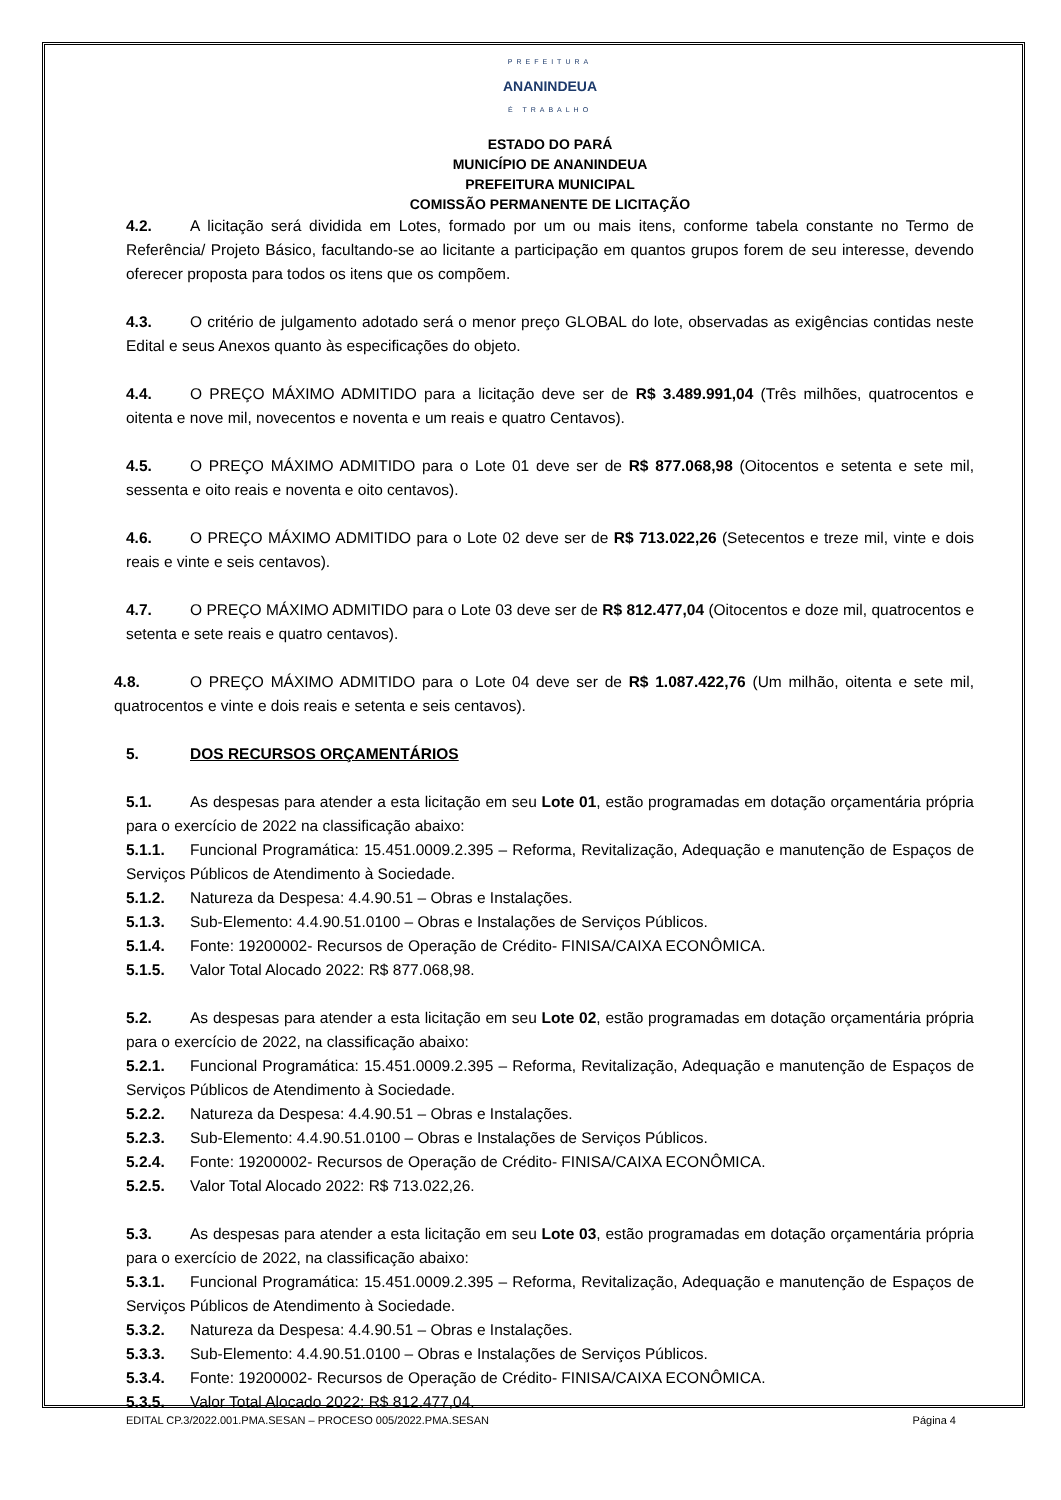PREFEITURA
ANANINDEUA
É TRABALHO
ESTADO DO PARÁ
MUNICÍPIO DE ANANINDEUA
PREFEITURA MUNICIPAL
COMISSÃO PERMANENTE DE LICITAÇÃO
4.2. A licitação será dividida em Lotes, formado por um ou mais itens, conforme tabela constante no Termo de Referência/ Projeto Básico, facultando-se ao licitante a participação em quantos grupos forem de seu interesse, devendo oferecer proposta para todos os itens que os compõem.
4.3. O critério de julgamento adotado será o menor preço GLOBAL do lote, observadas as exigências contidas neste Edital e seus Anexos quanto às especificações do objeto.
4.4. O PREÇO MÁXIMO ADMITIDO para a licitação deve ser de R$ 3.489.991,04 (Três milhões, quatrocentos e oitenta e nove mil, novecentos e noventa e um reais e quatro Centavos).
4.5. O PREÇO MÁXIMO ADMITIDO para o Lote 01 deve ser de R$ 877.068,98 (Oitocentos e setenta e sete mil, sessenta e oito reais e noventa e oito centavos).
4.6. O PREÇO MÁXIMO ADMITIDO para o Lote 02 deve ser de R$ 713.022,26 (Setecentos e treze mil, vinte e dois reais e vinte e seis centavos).
4.7. O PREÇO MÁXIMO ADMITIDO para o Lote 03 deve ser de R$ 812.477,04 (Oitocentos e doze mil, quatrocentos e setenta e sete reais e quatro centavos).
4.8. O PREÇO MÁXIMO ADMITIDO para o Lote 04 deve ser de R$ 1.087.422,76 (Um milhão, oitenta e sete mil, quatrocentos e vinte e dois reais e setenta e seis centavos).
5. DOS RECURSOS ORÇAMENTÁRIOS
5.1. As despesas para atender a esta licitação em seu Lote 01, estão programadas em dotação orçamentária própria para o exercício de 2022 na classificação abaixo:
5.1.1. Funcional Programática: 15.451.0009.2.395 – Reforma, Revitalização, Adequação e manutenção de Espaços de Serviços Públicos de Atendimento à Sociedade.
5.1.2. Natureza da Despesa: 4.4.90.51 – Obras e Instalações.
5.1.3. Sub-Elemento: 4.4.90.51.0100 – Obras e Instalações de Serviços Públicos.
5.1.4. Fonte: 19200002- Recursos de Operação de Crédito- FINISA/CAIXA ECONÔMICA.
5.1.5. Valor Total Alocado 2022: R$ 877.068,98.
5.2. As despesas para atender a esta licitação em seu Lote 02, estão programadas em dotação orçamentária própria para o exercício de 2022, na classificação abaixo:
5.2.1. Funcional Programática: 15.451.0009.2.395 – Reforma, Revitalização, Adequação e manutenção de Espaços de Serviços Públicos de Atendimento à Sociedade.
5.2.2. Natureza da Despesa: 4.4.90.51 – Obras e Instalações.
5.2.3. Sub-Elemento: 4.4.90.51.0100 – Obras e Instalações de Serviços Públicos.
5.2.4. Fonte: 19200002- Recursos de Operação de Crédito- FINISA/CAIXA ECONÔMICA.
5.2.5. Valor Total Alocado 2022: R$ 713.022,26.
5.3. As despesas para atender a esta licitação em seu Lote 03, estão programadas em dotação orçamentária própria para o exercício de 2022, na classificação abaixo:
5.3.1. Funcional Programática: 15.451.0009.2.395 – Reforma, Revitalização, Adequação e manutenção de Espaços de Serviços Públicos de Atendimento à Sociedade.
5.3.2. Natureza da Despesa: 4.4.90.51 – Obras e Instalações.
5.3.3. Sub-Elemento: 4.4.90.51.0100 – Obras e Instalações de Serviços Públicos.
5.3.4. Fonte: 19200002- Recursos de Operação de Crédito- FINISA/CAIXA ECONÔMICA.
5.3.5. Valor Total Alocado 2022: R$ 812.477,04.
EDITAL CP.3/2022.001.PMA.SESAN – PROCESO 005/2022.PMA.SESAN Página 4